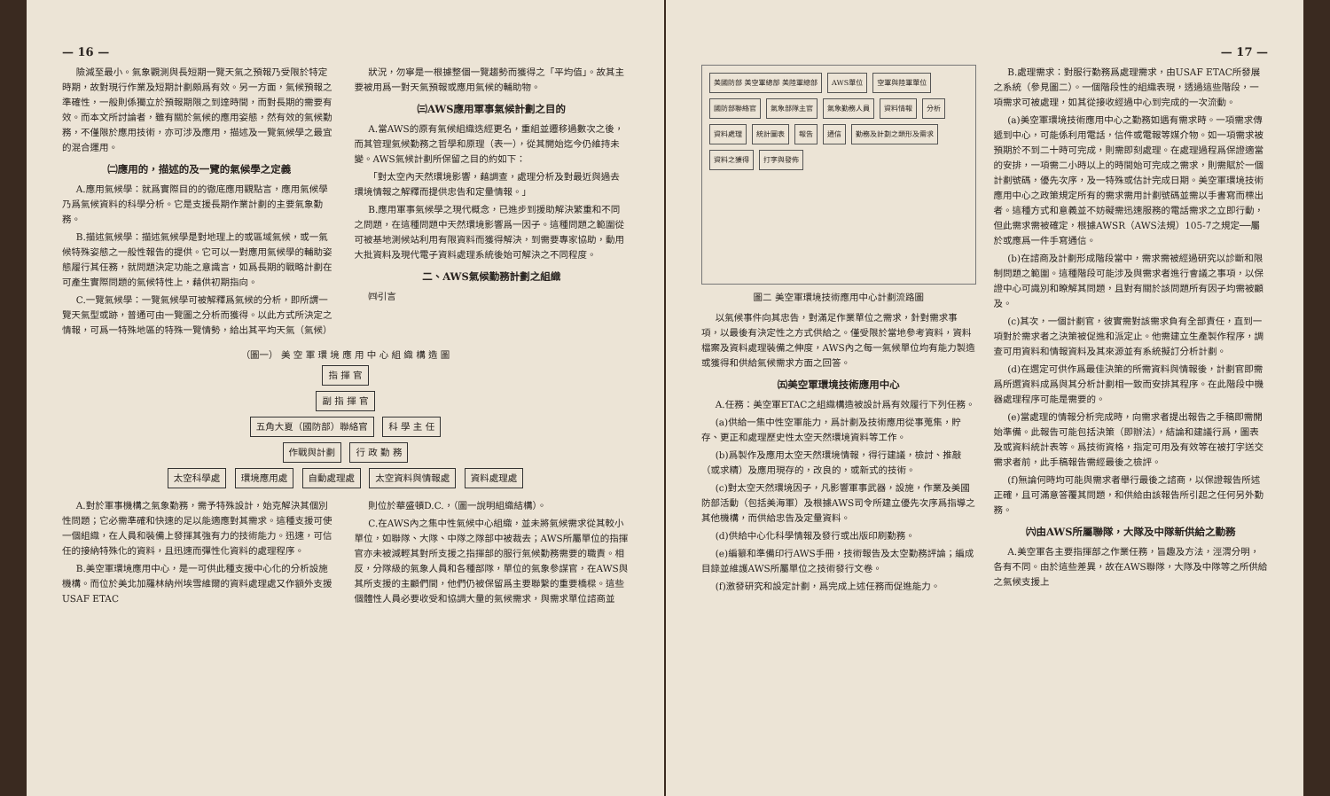— 16 —
險減至最小。氣象觀測與長短期一覽天氣之預報乃受限於特定時期，故對現行作業及短期計劃頗爲有效。另一方面，氣候預報之準確性，一般則係獨立於預報期限之到達時間，而對長期的需要有效。而本文所討論者，雖有關於氣候的應用姿態，然有效的氣候勤務，不僅限於應用技術，亦可涉及應用，描述及一覽氣候學之最宜的混合運用。
㈡應用的，描述的及一覽的氣候學之定義
A.應用氣候學：就爲實際目的的徹底應用觀點言，應用氣候學乃爲氣候資料的科學分析。它是支援長期作業計劃的主要氣象勤務。
B.描述氣候學：描述氣候學是對地理上的或區域氣候，或一氣候特殊姿態之一般性報告的提供。它可以一對應用氣候學的輔助姿態履行其任務，就問題決定功能之意識言，如爲長期的戰略計劃在可產生實際問題的氣候特性上，藉供初期指向。
C.一覽氣候學：一覽氣候學可被解釋爲氣候的分析，即所謂一覽天氣型或跡，普通可由一覽圖之分析而獲得。以此方式所決定之情報，可爲一特殊地區的特殊一覽情勢，給出其平均天氣（氣候）
狀況，勿寧是一根據整個一覽趨勢而獲得之「平均值」。故其主要被用爲一對天氣預報或應用氣候的輔助物。
㈢AWS應用軍事氣候計劃之目的
A.當AWS的原有氣候組織迭經更名，重組並遷移過數次之後，而其管理氣候勤務之哲學和原理（表一），從其開始迄今仍維持未變。AWS氣候計劃所保留之目的約如下：
「對太空內天然環境影響，藉調查，處理分析及對最近與過去環境情報之解釋而提供忠告和定量情報。」
B.應用軍事氣候學之現代概念，已進步到援助解決繁重和不同之問題，在這種問題中天然環境影響爲一因子。這種問題之範圍從可被基地測候站利用有限資料而獲得解決，到需要專家協助，動用大批資料及現代電子資料處理系統後始可解決之不同程度。
二、AWS氣候勤務計劃之組織
㈣引言
（圖一） 美 空 軍 環 境 應 用 中 心 組 織 構 造 圖
指 揮 官
副 指 揮 官
五角大夏（國防部）聯絡官 科 學 主 任
作戰與計劃 行 政 勤 務
太空科學處 環境應用處 自動處理處 太空資料與情報處 資料處理處
A.對於軍事機構之氣象勤務，需予特殊設計，始克解決其個別性問題；它必需準確和快速的足以能適應對其需求。這種支援可使一個組織，在人員和裝備上發揮其強有力的技術能力。迅速，可信任的接納特殊化的資料，且迅速而彈性化資料的處理程序。
B.美空軍環境應用中心，是一可供此種支援中心化的分析設施機構。而位於美北加羅林納州埃雪維爾的資料處理處又作額外支援 USAF ETAC
則位於華盛頓D.C.，（圖一說明組織結構）。
C.在AWS內之集中性氣候中心組織，並未將氣候需求從其較小單位，如聯隊、大隊、中隊之隊部中被裁去；AWS所屬單位的指揮官亦未被減輕其對所支援之指揮部的服行氣候勤務需要的職責。相反，分隊級的氣象人員和各種部隊，單位的氣象參謀官，在AWS與其所支援的主顧們間，他們仍被保留爲主要聯繫的重要橋樑。這些個體性人員必要收受和協調大量的氣候需求，與需求單位諮商並
— 17 —
美國防部 美空軍總部 美陸軍總部 AWS單位 空軍與陸軍單位 國防部聯絡官 氣象部隊主官 氣象勤務人員 資料情報 分析 資料處理 統計圖表 報告 通信 勤務及計劃之類形及需求 資料之獲得 打字與發佈
圖二 美空軍環境技術應用中心計劃流路圖
以氣候事件向其忠告，對滿足作業單位之需求，針對需求事項，以最後有決定性之方式供給之。僅受限於當地參考資料，資料檔案及資料處理裝備之伸度，AWS內之每一氣候單位均有能力製造或獲得和供給氣候需求方面之回答。
㈤美空軍環境技術應用中心
A.任務：美空軍ETAC之組織構造被設計爲有效履行下列任務。
(a)供給一集中性空軍能力，爲計劃及技術應用從事蒐集，貯存、更正和處理歷史性太空天然環境資料等工作。
(b)爲製作及應用太空天然環境情報，得行建議，檢討、推敲（或求精）及應用現存的，改良的，或新式的技術。
(c)對太空天然環境因子，凡影響軍事武器，設施，作業及美國防部活動（包括美海軍）及根據AWS司令所建立優先次序爲指導之其他機構，而供給忠告及定量資料。
(d)供給中心化科學情報及發行或出版印刷勤務。
(e)編纂和準備印行AWS手冊，技術報告及太空勤務評論；編成目錄並維護AWS所屬單位之技術發行文卷。
(f)激發研究和設定計劃，爲完成上述任務而促進能力。
B.處理需求：對服行勤務爲處理需求，由USAF ETAC所發展之系統（參見圖二）。一個階段性的組織表現，透過這些階段，一項需求可被處理，如其從接收經過中心到完成的一次流動。
(a)美空軍環境技術應用中心之勤務如遇有需求時。一項需求傳遞到中心，可能係利用電話，信件或電報等媒介物。如一項需求被預期於不到二十時可完成，則需即刻處理。在處理過程爲保證適當的安排，一項需二小時以上的時間始可完成之需求，則需賦於一個計劃號碼，優先次序，及一特殊或估計完成日期。美空軍環境技術應用中心之政策規定所有的需求需用計劃號碼並需以手書寫而標出者。這種方式和意義並不妨礙需迅速服務的電話需求之立即行動，但此需求需被確定，根據AWSR（AWS法規）105-7之規定──屬於或應爲一件手寫通信。
(b)在諮商及計劃形成階段當中，需求需被經過研究以診斷和限制問題之範圍。這種階段可能涉及與需求者進行會議之事項，以保證中心可識別和瞭解其問題，且對有關於該問題所有因子均需被顧及。
(c)其次，一個計劃官，彼實需對該需求負有全部責任，直到一項對於需求者之決策被促進和派定止。他需建立生產製作程序，調查可用資料和情報資料及其來源並有系統擬訂分析計劃。
(d)在選定可供作爲最佳決策的所需資料與情報後，計劃官即需爲所選資料成爲與其分析計劃相一致而安排其程序。在此階段中機器處理程序可能是需要的。
(e)當處理的情報分析完成時，向需求者提出報告之手稿即需開始準備。此報告可能包括決策（即辦法），結論和建議行爲，圖表及或資料統計表等。爲技術資格，指定可用及有效等在被打字送交需求者前，此手稿報告需經最後之檢評。
(f)無論何時均可能與需求者舉行最後之諮商，以保證報告所述正確，且可滿意答覆其問題，和供給由該報告所引起之任何另外勤務。
㈥由AWS所屬聯隊，大隊及中隊新供給之勤務
A.美空軍各主要指揮部之作業任務，旨趣及方法，涇渭分明，各有不同。由於這些差異，故在AWS聯隊，大隊及中隊等之所供給之氣候支援上